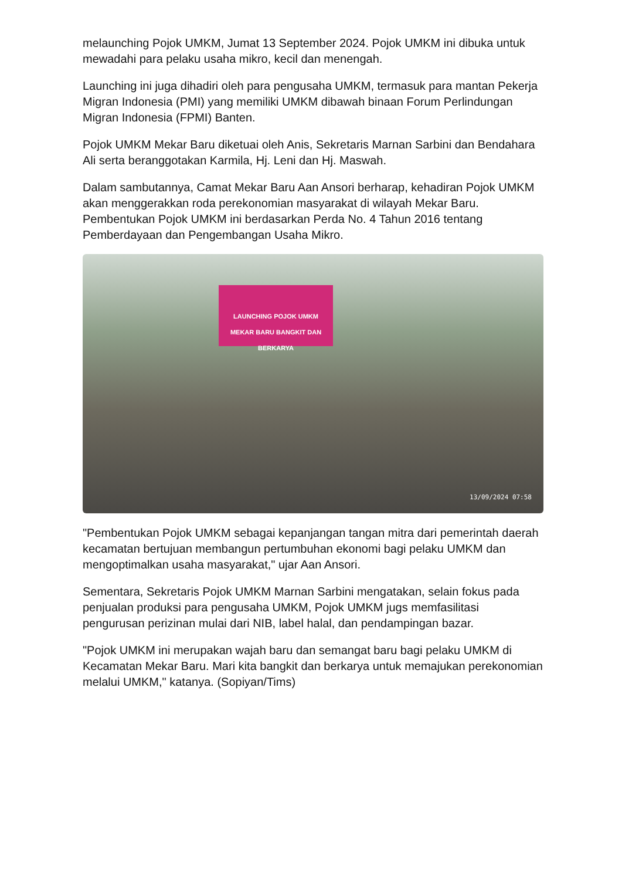melaunching Pojok UMKM, Jumat 13 September 2024. Pojok UMKM ini dibuka untuk mewadahi para pelaku usaha mikro, kecil dan menengah.
Launching ini juga dihadiri oleh para pengusaha UMKM, termasuk para mantan Pekerja Migran Indonesia (PMI) yang memiliki UMKM dibawah binaan Forum Perlindungan Migran Indonesia (FPMI) Banten.
Pojok UMKM Mekar Baru diketuai oleh Anis, Sekretaris Marnan Sarbini dan Bendahara Ali serta beranggotakan Karmila, Hj. Leni dan Hj. Maswah.
Dalam sambutannya, Camat Mekar Baru Aan Ansori berharap, kehadiran Pojok UMKM akan menggerakkan roda perekonomian masyarakat di wilayah Mekar Baru. Pembentukan Pojok UMKM ini berdasarkan Perda No. 4 Tahun 2016 tentang Pemberdayaan dan Pengembangan Usaha Mikro.
LAUNCHING POJOK UMKM
MEKAR BARU BANGKIT DAN BERKARYA
13/09/2024 07:58
"Pembentukan Pojok UMKM sebagai kepanjangan tangan mitra dari pemerintah daerah kecamatan bertujuan membangun pertumbuhan ekonomi bagi pelaku UMKM dan mengoptimalkan usaha masyarakat," ujar Aan Ansori.
Sementara, Sekretaris Pojok UMKM Marnan Sarbini mengatakan, selain fokus pada penjualan produksi para pengusaha UMKM, Pojok UMKM jugs memfasilitasi pengurusan perizinan mulai dari NIB, label halal, dan pendampingan bazar.
"Pojok UMKM ini merupakan wajah baru dan semangat baru bagi pelaku UMKM di Kecamatan Mekar Baru. Mari kita bangkit dan berkarya untuk memajukan perekonomian melalui UMKM," katanya. (Sopiyan/Tims)